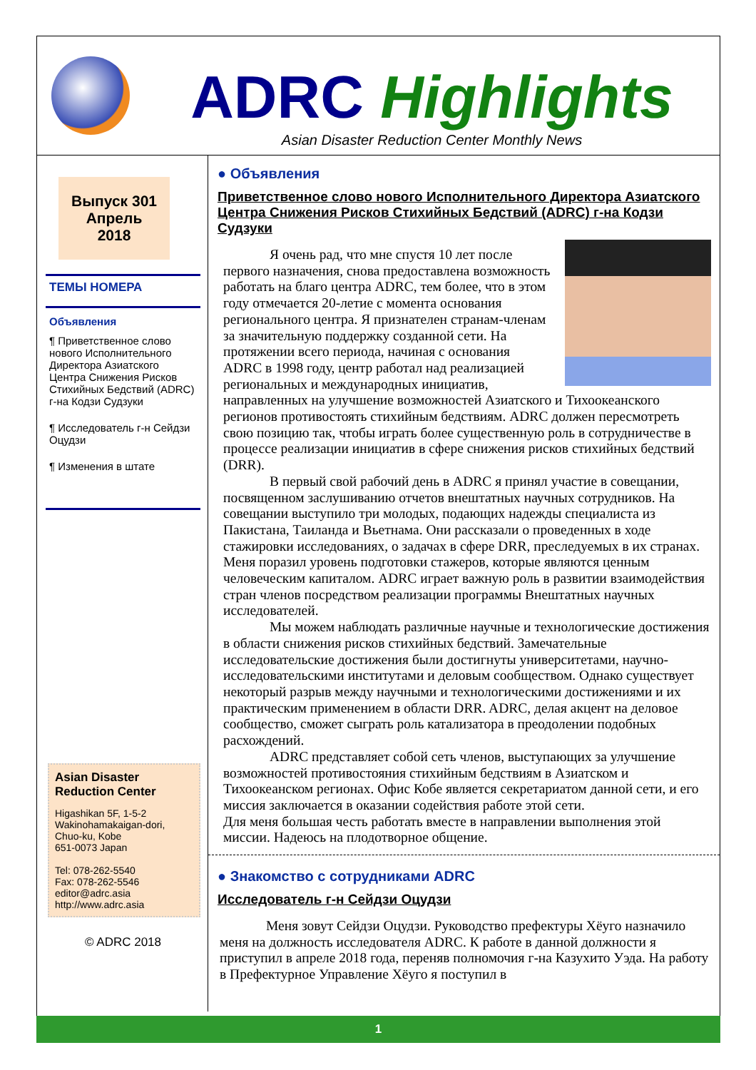ADRC Highlights
Asian Disaster Reduction Center Monthly News
Выпуск 301
Апрель
2018
ТЕМЫ НОМЕРА
Объявления
¶ Приветственное слово нового Исполнительного Директора Азиатского Центра Снижения Рисков Стихийных Бедствий (ADRC) г-на Кодзи Судзуки
¶ Исследователь г-н Сейдзи Оцудзи
¶ Изменения в штате
Asian Disaster Reduction Center
Higashikan 5F, 1-5-2 Wakinohamakaigan-dori, Chuo-ku, Kobe
651-0073 Japan
Tel: 078-262-5540
Fax: 078-262-5546
editor@adrc.asia
http://www.adrc.asia
© ADRC 2018
● Объявления
Приветственное слово нового Исполнительного Директора Азиатского Центра Снижения Рисков Стихийных Бедствий (ADRC) г-на Кодзи Судзуки
Я очень рад, что мне спустя 10 лет после первого назначения, снова предоставлена возможность работать на благо центра ADRC, тем более, что в этом году отмечается 20-летие с момента основания регионального центра. Я признателен странам-членам за значительную поддержку созданной сети. На протяжении всего периода, начиная с основания ADRC в 1998 году, центр работал над реализацией региональных и международных инициатив, направленных на улучшение возможностей Азиатского и Тихоокеанского регионов противостоять стихийным бедствиям. ADRC должен пересмотреть свою позицию так, чтобы играть более существенную роль в сотрудничестве в процессе реализации инициатив в сфере снижения рисков стихийных бедствий (DRR).
В первый свой рабочий день в ADRC я принял участие в совещании, посвященном заслушиванию отчетов внештатных научных сотрудников. На совещании выступило три молодых, подающих надежды специалиста из Пакистана, Таиланда и Вьетнама. Они рассказали о проведенных в ходе стажировки исследованиях, о задачах в сфере DRR, преследуемых в их странах. Меня поразил уровень подготовки стажеров, которые являются ценным человеческим капиталом. ADRC играет важную роль в развитии взаимодействия стран членов посредством реализации программы Внештатных научных исследователей.
Мы можем наблюдать различные научные и технологические достижения в области снижения рисков стихийных бедствий. Замечательные исследовательские достижения были достигнуты университетами, научно-исследовательскими институтами и деловым сообществом. Однако существует некоторый разрыв между научными и технологическими достижениями и их практическим применением в области DRR. ADRC, делая акцент на деловое сообщество, сможет сыграть роль катализатора в преодолении подобных расхождений.
ADRC представляет собой сеть членов, выступающих за улучшение возможностей противостояния стихийным бедствиям в Азиатском и Тихоокеанском регионах. Офис Кобе является секретариатом данной сети, и его миссия заключается в оказании содействия работе этой сети.
Для меня большая честь работать вместе в направлении выполнения этой миссии. Надеюсь на плодотворное общение.
● Знакомство с сотрудниками ADRC
Исследователь г-н Сейдзи Оцудзи
Меня зовут Сейдзи Оцудзи. Руководство префектуры Хёуго назначило меня на должность исследователя ADRC. К работе в данной должности я приступил в апреле 2018 года, переняв полномочия г-на Казухито Уэда. На работу в Префектурное Управление Хёуго я поступил в
1